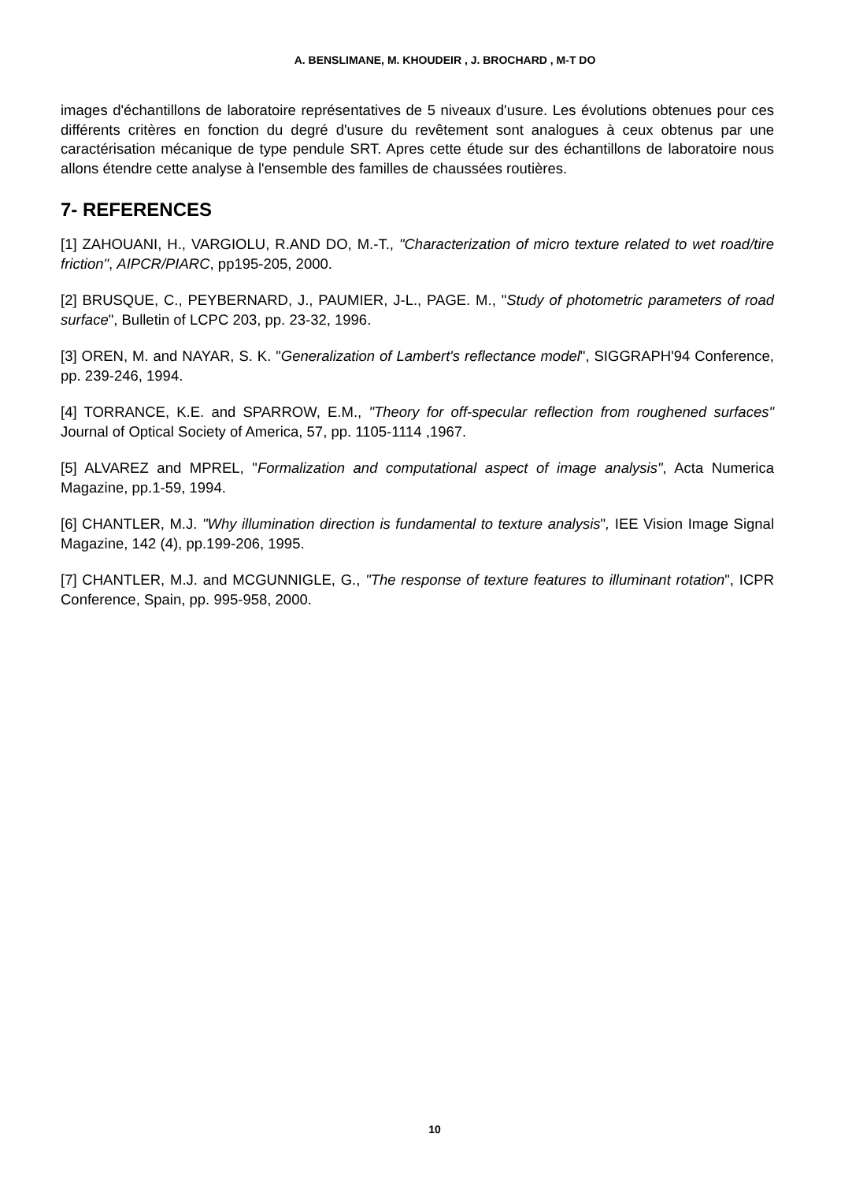A. BENSLIMANE, M. KHOUDEIR , J. BROCHARD , M-T DO
images d'échantillons de laboratoire représentatives de 5 niveaux d'usure. Les évolutions obtenues pour ces différents critères en fonction du degré d'usure du revêtement sont analogues à ceux obtenus par une caractérisation mécanique de type pendule SRT. Apres cette étude sur des échantillons de laboratoire nous allons étendre cette analyse à l'ensemble des familles de chaussées routières.
7- REFERENCES
[1] ZAHOUANI, H., VARGIOLU, R.AND DO, M.-T., "Characterization of micro texture related to wet road/tire friction", AIPCR/PIARC, pp195-205, 2000.
[2] BRUSQUE, C., PEYBERNARD, J., PAUMIER, J-L., PAGE. M., "Study of photometric parameters of road surface", Bulletin of LCPC 203, pp. 23-32, 1996.
[3] OREN, M. and NAYAR, S. K. "Generalization of Lambert's reflectance model", SIGGRAPH'94 Conference, pp. 239-246, 1994.
[4] TORRANCE, K.E. and SPARROW, E.M., "Theory for off-specular reflection from roughened surfaces" Journal of Optical Society of America, 57, pp. 1105-1114 ,1967.
[5] ALVAREZ and MPREL, "Formalization and computational aspect of image analysis", Acta Numerica Magazine, pp.1-59, 1994.
[6] CHANTLER, M.J. "Why illumination direction is fundamental to texture analysis", IEE Vision Image Signal Magazine, 142 (4), pp.199-206, 1995.
[7] CHANTLER, M.J. and MCGUNNIGLE, G., "The response of texture features to illuminant rotation", ICPR Conference, Spain, pp. 995-958, 2000.
10